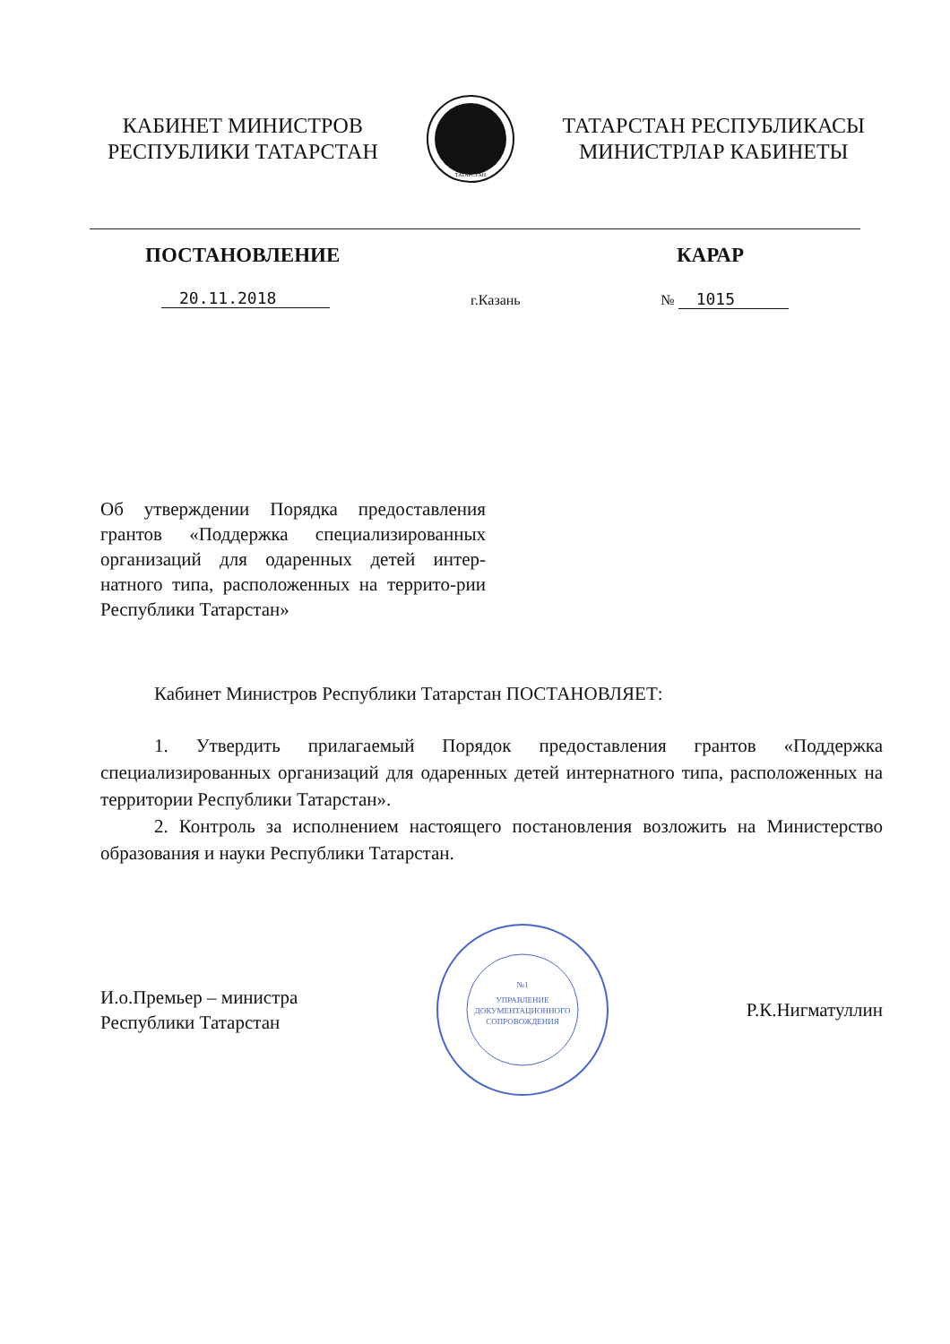КАБИНЕТ МИНИСТРОВ
РЕСПУБЛИКИ ТАТАРСТАН
ТАТАРСТАН
ТАТАРСТАН РЕСПУБЛИКАСЫ
МИНИСТРЛАР КАБИНЕТЫ
ПОСТАНОВЛЕНИЕ КАРАР
20.11.2018 г.Казань № 1015
Об утверждении Порядка предоставления грантов «Поддержка специализированных организаций для одаренных детей интер-натного типа, расположенных на террито-рии Республики Татарстан»
Кабинет Министров Республики Татарстан ПОСТАНОВЛЯЕТ:
1. Утвердить прилагаемый Порядок предоставления грантов «Поддержка специализированных организаций для одаренных детей интернатного типа, расположенных на территории Республики Татарстан».
2. Контроль за исполнением настоящего постановления возложить на Министерство образования и науки Республики Татарстан.
И.о.Премьер – министра
Республики Татарстан
№1
УПРАВЛЕНИЕ
ДОКУМЕНТАЦИОННОГО
СОПРОВОЖДЕНИЯ
Р.К.Нигматуллин